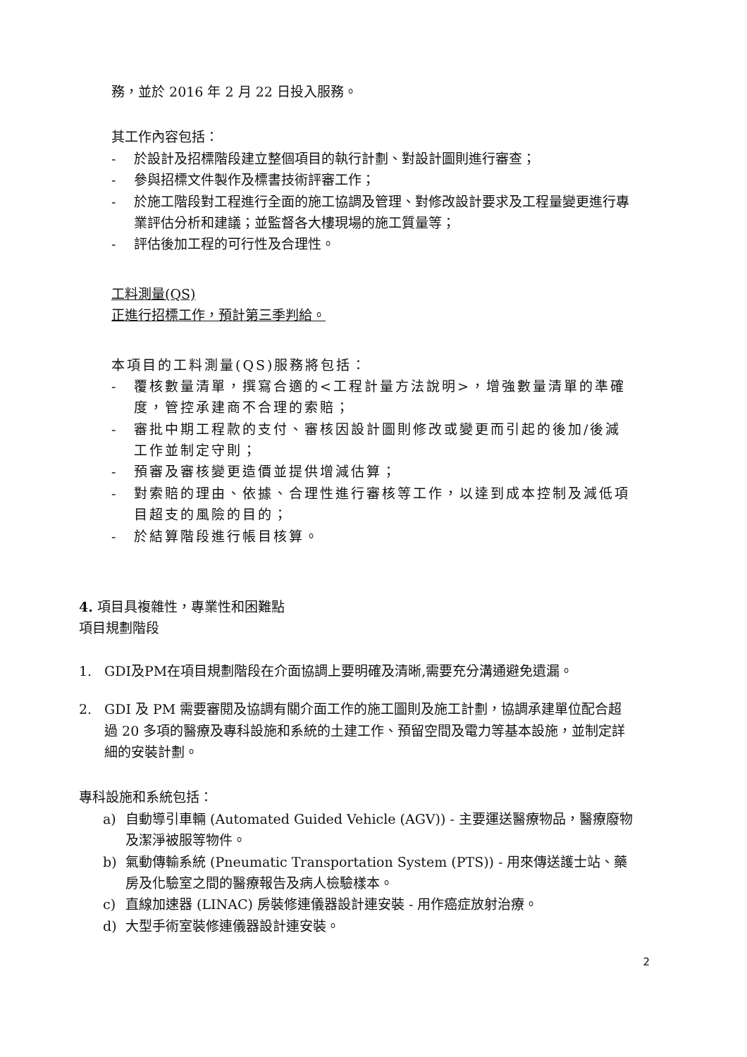務，並於 2016 年 2 月 22 日投入服務。
其工作內容包括：
- 於設計及招標階段建立整個項目的執行計劃、對設計圖則進行審查；
- 參與招標文件製作及標書技術評審工作；
- 於施工階段對工程進行全面的施工協調及管理、對修改設計要求及工程量變更進行專業評估分析和建議；並監督各大樓現場的施工質量等；
- 評估後加工程的可行性及合理性。
工料測量(QS)
正進行招標工作，預計第三季判給。
本項目的工料測量(QS)服務將包括：
- 覆核數量清單，撰寫合適的<工程計量方法說明>，增強數量清單的準確度，管控承建商不合理的索賠；
- 審批中期工程款的支付、審核因設計圖則修改或變更而引起的後加/後減工作並制定守則；
- 預審及審核變更造價並提供增減估算；
- 對索賠的理由、依據、合理性進行審核等工作，以達到成本控制及減低項目超支的風險的目的；
- 於結算階段進行帳目核算。
4. 項目具複雜性，專業性和困難點
項目規劃階段
1. GDI及PM在項目規劃階段在介面協調上要明確及清晰,需要充分溝通避免遺漏。
2. GDI 及 PM 需要審閱及協調有關介面工作的施工圖則及施工計劃，協調承建單位配合超過 20 多項的醫療及專科設施和系統的土建工作、預留空間及電力等基本設施，並制定詳細的安裝計劃。
專科設施和系統包括：
a) 自動導引車輛 (Automated Guided Vehicle (AGV)) - 主要運送醫療物品，醫療廢物及潔淨被服等物件。
b) 氣動傳輸系統 (Pneumatic Transportation System (PTS)) - 用來傳送護士站、藥房及化驗室之間的醫療報告及病人檢驗樣本。
c) 直線加速器 (LINAC) 房裝修連儀器設計連安裝 - 用作癌症放射治療。
d) 大型手術室裝修連儀器設計連安裝。
2